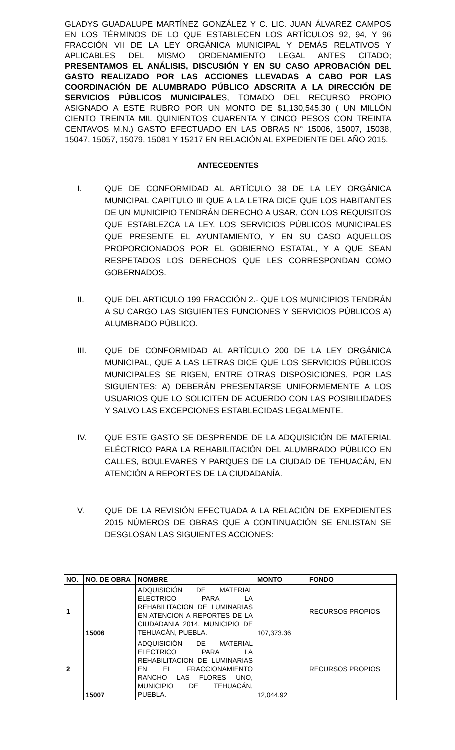GLADYS GUADALUPE MARTÍNEZ GONZÁLEZ Y C. LIC. JUAN ÁLVAREZ CAMPOS EN LOS TÉRMINOS DE LO QUE ESTABLECEN LOS ARTÍCULOS 92, 94, Y 96 FRACCIÓN VII DE LA LEY ORGÁNICA MUNICIPAL Y DEMÁS RELATIVOS Y APLICABLES DEL MISMO ORDENAMIENTO LEGAL ANTES CITADO; PRESENTAMOS EL ANÁLISIS, DISCUSIÓN Y EN SU CASO APROBACIÓN DEL GASTO REALIZADO POR LAS ACCIONES LLEVADAS A CABO POR LAS COORDINACIÓN DE ALUMBRADO PÚBLICO ADSCRITA A LA DIRECCIÓN DE SERVICIOS PÚBLICOS MUNICIPALES, TOMADO DEL RECURSO PROPIO ASIGNADO A ESTE RUBRO POR UN MONTO DE $1,130,545.30 ( UN MILLÓN CIENTO TREINTA MIL QUINIENTOS CUARENTA Y CINCO PESOS CON TREINTA CENTAVOS M.N.) GASTO EFECTUADO EN LAS OBRAS N° 15006, 15007, 15038, 15047, 15057, 15079, 15081 Y 15217 EN RELACIÓN AL EXPEDIENTE DEL AÑO 2015.
ANTECEDENTES
I. QUE DE CONFORMIDAD AL ARTÍCULO 38 DE LA LEY ORGÁNICA MUNICIPAL CAPITULO III QUE A LA LETRA DICE QUE LOS HABITANTES DE UN MUNICIPIO TENDRÁN DERECHO A USAR, CON LOS REQUISITOS QUE ESTABLEZCA LA LEY, LOS SERVICIOS PÚBLICOS MUNICIPALES QUE PRESENTE EL AYUNTAMIENTO, Y EN SU CASO AQUELLOS PROPORCIONADOS POR EL GOBIERNO ESTATAL, Y A QUE SEAN RESPETADOS LOS DERECHOS QUE LES CORRESPONDAN COMO GOBERNADOS.
II. QUE DEL ARTICULO 199 FRACCIÓN 2.- QUE LOS MUNICIPIOS TENDRÁN A SU CARGO LAS SIGUIENTES FUNCIONES Y SERVICIOS PÚBLICOS A) ALUMBRADO PÚBLICO.
III. QUE DE CONFORMIDAD AL ARTÍCULO 200 DE LA LEY ORGÁNICA MUNICIPAL, QUE A LAS LETRAS DICE QUE LOS SERVICIOS PÚBLICOS MUNICIPALES SE RIGEN, ENTRE OTRAS DISPOSICIONES, POR LAS SIGUIENTES: A) DEBERÁN PRESENTARSE UNIFORMEMENTE A LOS USUARIOS QUE LO SOLICITEN DE ACUERDO CON LAS POSIBILIDADES Y SALVO LAS EXCEPCIONES ESTABLECIDAS LEGALMENTE.
IV. QUE ESTE GASTO SE DESPRENDE DE LA ADQUISICIÓN DE MATERIAL ELÉCTRICO PARA LA REHABILITACIÓN DEL ALUMBRADO PÚBLICO EN CALLES, BOULEVARES Y PARQUES DE LA CIUDAD DE TEHUACÁN, EN ATENCIÓN A REPORTES DE LA CIUDADANÍA.
V. QUE DE LA REVISIÓN EFECTUADA A LA RELACIÓN DE EXPEDIENTES 2015 NÚMEROS DE OBRAS QUE A CONTINUACIÓN SE ENLISTAN SE DESGLOSAN LAS SIGUIENTES ACCIONES:
| NO. | NO. DE OBRA | NOMBRE | MONTO | FONDO |
| --- | --- | --- | --- | --- |
| 1 | 15006 | ADQUISICIÓN DE MATERIAL ELECTRICO PARA LA REHABILITACION DE LUMINARIAS EN ATENCION A REPORTES DE LA CIUDADANIA 2014, MUNICIPIO DE TEHUACÁN, PUEBLA. | 107,373.36 | RECURSOS PROPIOS |
| 2 | 15007 | ADQUISICIÓN DE MATERIAL ELECTRICO PARA LA REHABILITACION DE LUMINARIAS EN EL FRACCIONAMIENTO RANCHO LAS FLORES UNO, MUNICIPIO DE TEHUACÁN, PUEBLA. | 12,044.92 | RECURSOS PROPIOS |